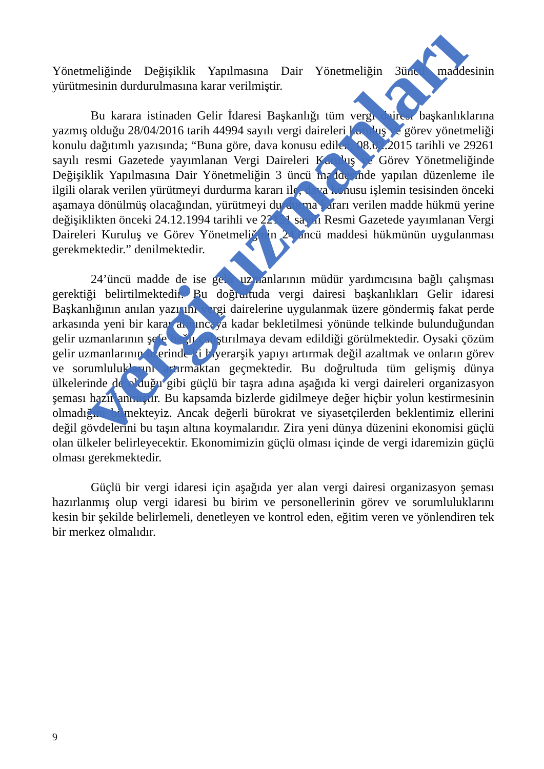Yönetmeliğinde Değişiklik Yapılmasına Dair Yönetmeliğin 3üncü maddesinin yürütmesinin durdurulmasına karar verilmiştir.
Bu karara istinaden Gelir İdaresi Başkanlığı tüm vergi dairesi başkanlıklarına yazmış olduğu 28/04/2016 tarih 44994 sayılı vergi daireleri kuruluş ve görev yönetmeliği konulu dağıtımlı yazısında; “Buna göre, dava konusu edilen, 08.02.2015 tarihli ve 29261 sayılı resmi Gazetede yayımlanan Vergi Daireleri Kuruluş ve Görev Yönetmeliğinde Değişiklik Yapılmasına Dair Yönetmeliğin 3 üncü maddesinde yapılan düzenleme ile ilgili olarak verilen yürütmeyi durdurma kararı ile, dava konusu işlemin tesisinden önceki aşamaya dönülmüş olacağından, yürütmeyi durdurma kararı verilen madde hükmü yerine değişiklikten önceki 24.12.1994 tarihli ve 22151 sayılı Resmi Gazetede yayımlanan Vergi Daireleri Kuruluş ve Görev Yönetmeliğinin 24.üncü maddesi hükmünün uygulanması gerekmektedir.” denilmektedir.
24’üncü madde de ise gelir uzmanlarının müdür yardımcısına bağlı çalışması gerektiği belirtilmektedir. Bu doğrultuda vergi dairesi başkanlıkları Gelir idaresi Başkanlığının anılan yazısını vergi dairelerine uygulanmak üzere göndermiş fakat perde arkasında yeni bir karar alınıncaya kadar bekletilmesi yönünde telkinde bulunduğundan gelir uzmanlarının şefe bağlı çalıştırılmaya devam edildiği görülmektedir. Oysaki çözüm gelir uzmanlarının üzerinde ki hiyerarşik yapıyı artırmak değil azaltmak ve onların görev ve sorumluluklarını artırmaktan geçmektedir. Bu doğrultuda tüm gelişmiş dünya ülkelerinde de olduğu gibi güçlü bir taşra adına aşağıda ki vergi daireleri organizasyon şeması hazırlanmıştır. Bu kapsamda bizlerde gidilmeye değer hiçbir yolun kestirmesinin olmadığını bilmekteyiz. Ancak değerli bürokrat ve siyasetçilerden beklentimiz ellerini değil gövdelerini bu taşın altına koymalarıdır. Zira yeni dünya düzenini ekonomisi güçlü olan ülkeler belirleyecektir. Ekonomimizin güçlü olması içinde de vergi idaremizin güçlü olması gerekmektedir.
Güçlü bir vergi idaresi için aşağıda yer alan vergi dairesi organizasyon şeması hazırlanmış olup vergi idaresi bu birim ve personellerinin görev ve sorumluluklarını kesin bir şekilde belirlemeli, denetleyen ve kontrol eden, eğitim veren ve yönlendiren tek bir merkez olmalıdır.
vergi uzmanları
9